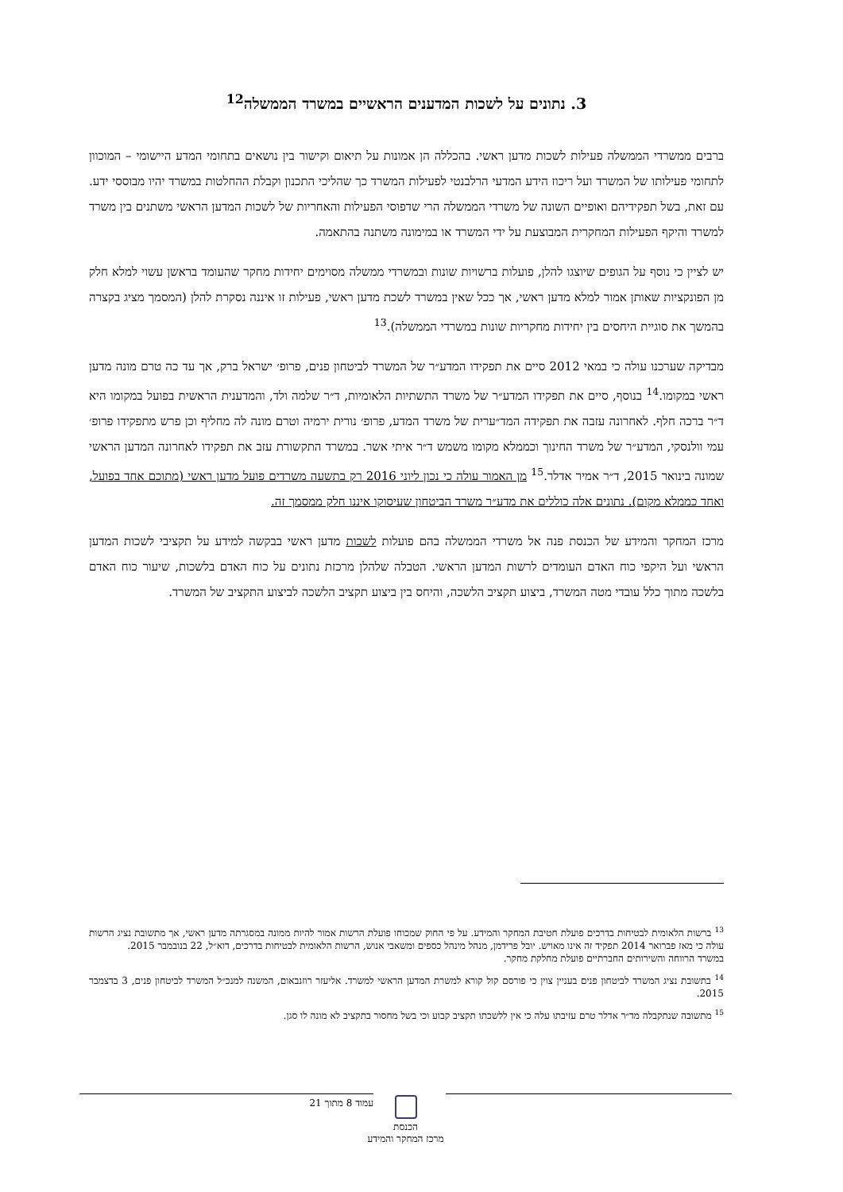3. נתונים על לשכות המדענים הראשיים במשרד הממשלה<sup>12</sup>
ברבים ממשרדי הממשלה פעילות לשכות מדען ראשי. בהכללה הן אמונות על תיאום וקישור בין נושאים בתחומי המדע היישומי – המוכוון לתחומי פעילותו של המשרד ועל ריכוז הידע המדעי הרלבנטי לפעילות המשרד כך שהליכי התכנון וקבלת ההחלטות במשרד יהיו מבוססי ידע. עם זאת, בשל תפקידיהם ואופיים השונה של משרדי הממשלה הרי שדפוסי הפעילות והאחריות של לשכות המדען הראשי משתנים בין משרד למשרד והיקף הפעילות המחקרית המבוצעת על ידי המשרד או במימונה משתנה בהתאמה.
יש לציין כי נוסף על הגופים שיוצגו להלן, פועלות ברשויות שונות ובמשרדי ממשלה מסוימים יחידות מחקר שהעומד בראשן עשוי למלא חלק מן הפונקציות שאותן אמור למלא מדען ראשי, אך ככל שאין במשרד לשכת מדען ראשי, פעילות זו איננה נסקרת להלן (המסמך מציג בקצרה בהמשך את סוגיית היחסים בין יחידות מחקריות שונות במשרדי הממשלה).<sup>13</sup>
מבדיקה שערכנו עולה כי במאי 2012 סיים את תפקידו המדע״ר של המשרד לביטחון פנים, פרופ׳ ישראל ברק, אך עד כה טרם מונה מדען ראשי במקומו.<sup>14</sup> בנוסף, סיים את תפקידו המדע״ר של משרד התשתיות הלאומיות, ד״ר שלמה ולד, והמדענית הראשית בפועל במקומו היא ד״ר ברכה חלף. לאחרונה עזבה את תפקידה המד״ערית של משרד המדע, פרופ׳ נורית ירמיה וטרם מונה לה מחליף וכן פרש מתפקידו פרופ׳ עמי וולנסקי, המדע״ר של משרד החינוך וכממלא מקומו משמש ד״ר איתי אשר. במשרד התקשורת עזב את תפקידו לאחרונה המדען הראשי שמונה בינואר 2015, ד״ר אמיר אדלר.<sup>15</sup> מן האמור עולה כי נכון ליוני 2016 רק בתשעה משרדים פועל מדען ראשי (מתוכם אחד בפועל, ואחד כממלא מקום). נתונים אלה כוללים את מדע״ר משרד הביטחון שעיסוקו איננו חלק ממסמך זה.
מרכז המחקר והמידע של הכנסת פנה אל משרדי הממשלה בהם פועלות לשכות מדען ראשי בבקשה למידע על תקציבי לשכות המדען הראשי ועל היקפי כוח האדם העומדים לרשות המדען הראשי. הטבלה שלהלן מרכזת נתונים על כוח האדם בלשכות, שיעור כוח האדם בלשכה מתוך כלל עובדי מטה המשרד, ביצוע תקציב הלשכה, והיחס בין ביצוע תקציב הלשכה לביצוע התקציב של המשרד.
<sup>13</sup> ברשות הלאומית לבטיחות בדרכים פועלת חטיבת המחקר והמידע. על פי החוק שמכוחו פועלת הרשות אמור להיות ממונה במסגרתה מדען ראשי, אך מתשובת נציג הרשות עולה כי מאז פברואר 2014 תפקיד זה אינו מאויש. יובל פרידמן, מנהל מינהל כספים ומשאבי אנוש, הרשות הלאומית לבטיחות בדרכים, דוא״ל, 22 בנובמבר 2015.
במשרד הרווחה והשירותים החברתיים פועלת מחלקת מחקר.
<sup>14</sup> בתשובת נציג המשרד לביטחון פנים בעניין צוין כי פורסם קול קורא למשרת המדען הראשי למשרד. אליעזר רוזנבאום, המשנה למנכ״ל המשרד לביטחון פנים, 3 בדצמבר 2015.
<sup>15</sup> מתשובה שנתקבלה מד״ר אדלר טרם עזיבתו עלה כי אין ללשכתו תקציב קבוע וכי בשל מחסור בתקציב לא מונה לו סגן.
עמוד 8 מתוך 21
הכנסת
מרכז המחקר והמידע